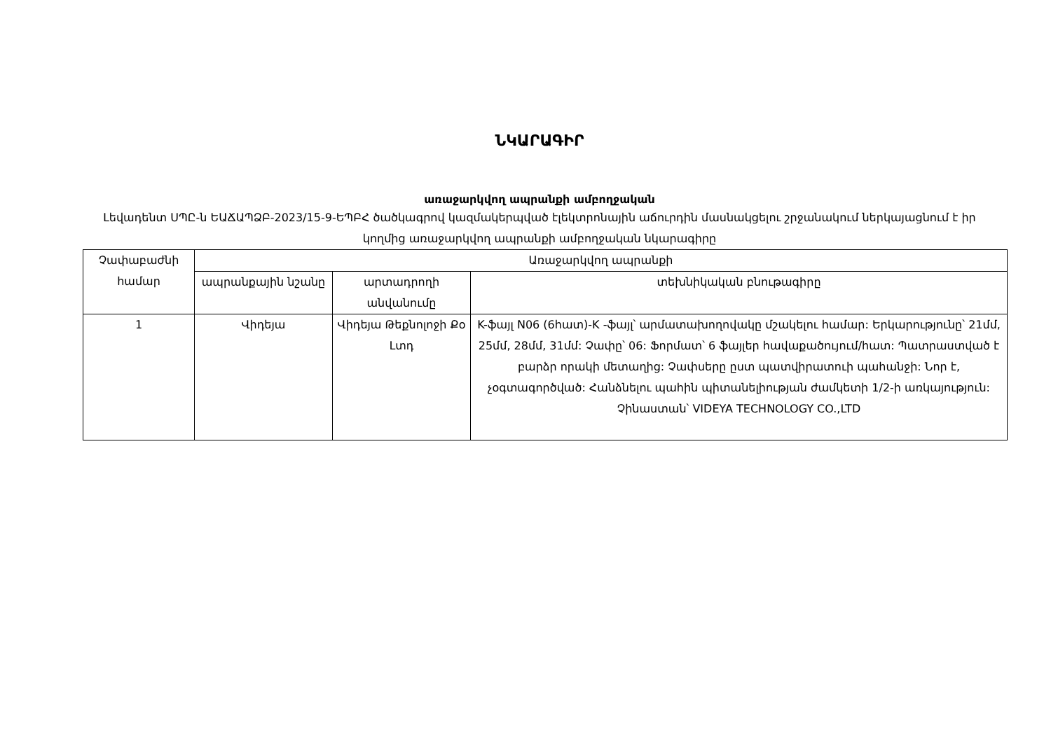ՆԿԱՐԱԳԻՐ
առաջարկվող ապրանքի ամբողջական
Լեվադենտ ՍՊԸ-ն ԵԱՃԱՊՁԲ-2023/15-9-ԵՊԲՀ ծածկագրով կազմակերպված էլեկտրոնային աճուրդին մասնակցելու շրջանակում ներկայացնում է իր կողմից առաջարկվող ապրանքի ամբողջական նկարագիրը
| Չափաբաժնի համար | Առաջարկվող ապրանքի | | |
| --- | --- | --- | --- |
| | ապրանքային նշանը | արտադրողի անվանումը | տեխնիկական բնութագիրը |
| 1 | Վիդեյա | Վիդեյա Թեքնոլոջի Քօ Լտդ | K-ֆայլ N06 (6հատ)-K -ֆայլ՝ արմատախողովակը մշակելու համար: Երկարությունը՝ 21մմ, 25մմ, 28մմ, 31մմ: Չափը՝ 06: Ֆորմատ՝ 6 ֆայլեր հավաքածույում/հատ: Պատրաստված է բարձր որակի մետաղից: Չափսերը ըստ պատվիրատուի պահանջի: Նոր է, չօգտագործված: Հանձնելու պահին պիտանելիության ժամկետի 1/2-ի առկայություն: Չինաստան՝ VIDEYA TECHNOLOGY CO.,LTD |